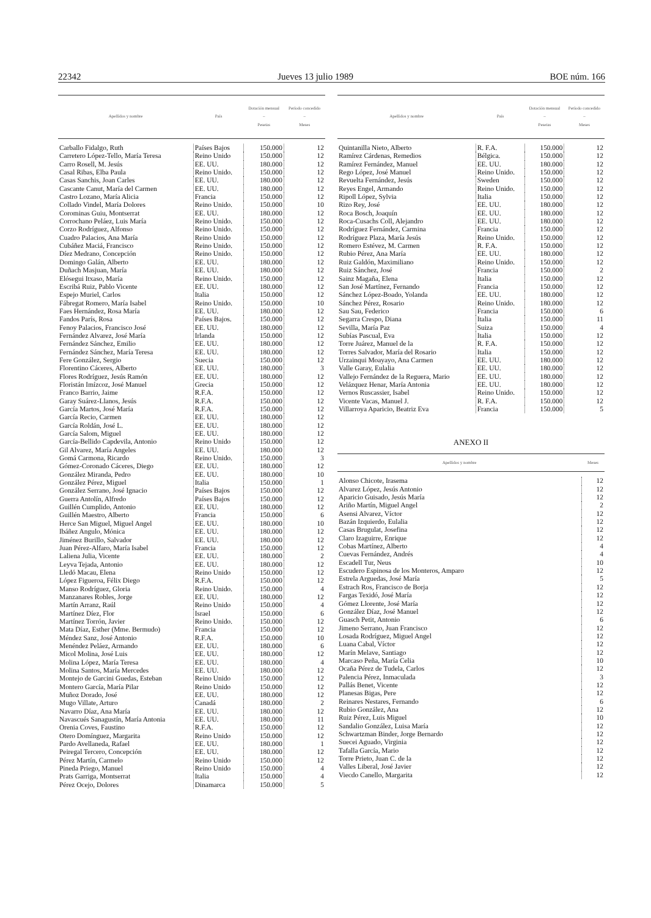22342 Jueves 13 julio 1989 BOE núm. 166
| Apellidos y nombre | País | Dotación mensual – Pesetas | Período concedido – Meses |
| --- | --- | --- | --- |
| Carballo Fidalgo, Ruth | Países Bajos | 150.000 | 12 |
| Carretero López-Tello, María Teresa | Reino Unido | 150.000 | 12 |
| Carro Rosell, M. Jesús | EE. UU. | 180.000 | 12 |
| Casal Ribas, Elba Paula | Reino Unido. | 150.000 | 12 |
| Casas Sanchis, Joan Carles | EE. UU. | 180.000 | 12 |
| Cascante Canut, María del Carmen | EE. UU. | 180.000 | 12 |
| Castro Lozano, María Alicia | Francia | 150.000 | 12 |
| Collado Vindel, María Dolores | Reino Unido. | 150.000 | 10 |
| Corominas Guiu, Montserrat | EE. UU. | 180.000 | 12 |
| Corrochano Peláez, Luis María | Reino Unido. | 150.000 | 12 |
| Corzo Rodríguez, Alfonso | Reino Unido. | 150.000 | 12 |
| Cuadro Palacios, Ana María | Reino Unido | 150.000 | 12 |
| Cubáñez Maciá, Francisco | Reino Unido. | 150.000 | 12 |
| Díez Medrano, Concepción | Reino Unido. | 150.000 | 12 |
| Domingo Galán, Alberto | EE. UU. | 180.000 | 12 |
| Duñach Masjuan, María | EE. UU. | 180.000 | 12 |
| Elósegui Itxaso, María | Reino Unido. | 150.000 | 12 |
| Escribá Ruiz, Pablo Vicente | EE. UU. | 180.000 | 12 |
| Espejo Muriel, Carlos | Italia | 150.000 | 12 |
| Fábregat Romero, María Isabel | Reino Unido. | 150.000 | 10 |
| Faes Hernández, Rosa María | EE. UU. | 180.000 | 12 |
| Fandos París, Rosa | Países Bajos. | 150.000 | 12 |
| Fenoy Palacios, Francisco José | EE. UU. | 180.000 | 12 |
| Fernández Alvarez, José María | Irlanda | 150.000 | 12 |
| Fernández Sánchez, Emilio | EE. UU. | 180.000 | 12 |
| Fernández Sánchez, María Teresa | EE. UU. | 180.000 | 12 |
| Fere González, Sergio | Suecia | 150.000 | 12 |
| Florentino Cáceres, Alberto | EE. UU. | 180.000 | 3 |
| Flores Rodríguez, Jesús Ramón | EE. UU. | 180.000 | 12 |
| Floristán Imízcoz, José Manuel | Grecia | 150.000 | 12 |
| Franco Barrio, Jaime | R.F.A. | 150.000 | 12 |
| Garay Suárez-Llanos, Jesús | R.F.A. | 150.000 | 12 |
| García Martos, José María | R.F.A. | 150.000 | 12 |
| García Recio, Carmen | EE. UU. | 180.000 | 12 |
| García Roldán, José L. | EE. UU. | 180.000 | 12 |
| García Salom, Miguel | EE. UU. | 180.000 | 12 |
| García-Bellido Capdevila, Antonio | Reino Unido | 150.000 | 12 |
| Gil Alvarez, María Angeles | EE. UU. | 180.000 | 12 |
| Gomá Carmona, Ricardo | Reino Unido. | 150.000 | 3 |
| Gómez-Coronado Cáceres, Diego | EE. UU. | 180.000 | 12 |
| González Miranda, Pedro | EE. UU. | 180.000 | 10 |
| González Pérez, Miguel | Italia | 150.000 | 1 |
| González Serrano, José Ignacio | Países Bajos | 150.000 | 12 |
| Guerra Antolín, Alfredo | Países Bajos | 150.000 | 12 |
| Guillén Cumplido, Antonio | EE. UU. | 180.000 | 12 |
| Guillén Maestro, Alberto | Francia | 150.000 | 6 |
| Herce San Miguel, Miguel Angel | EE. UU. | 180.000 | 10 |
| Ibáñez Angulo, Mónica | EE. UU. | 180.000 | 12 |
| Jiménez Burillo, Salvador | EE. UU. | 180.000 | 12 |
| Juan Pérez-Alfaro, María Isabel | Francia | 150.000 | 12 |
| Laliena Julia, Vicente | EE. UU. | 180.000 | 2 |
| Leyva Tejada, Antonio | EE. UU. | 180.000 | 12 |
| Lledó Macau, Elena | Reino Unido | 150.000 | 12 |
| López Figueroa, Félix Diego | R.F.A. | 150.000 | 12 |
| Manso Rodríguez, Gloria | Reino Unido. | 150.000 | 4 |
| Manzanares Robles, Jorge | EE. UU. | 180.000 | 12 |
| Martín Arranz, Raúl | Reino Unido | 150.000 | 4 |
| Martínez Díez, Flor | Israel | 150.000 | 6 |
| Martínez Torrón, Javier | Reino Unido. | 150.000 | 12 |
| Mata Díaz, Esther (Mme. Bermudo) | Francia | 150.000 | 12 |
| Méndez Sanz, José Antonio | R.F.A. | 150.000 | 10 |
| Menéndez Peláez, Armando | EE. UU. | 180.000 | 6 |
| Micol Molina, José Luis | EE. UU. | 180.000 | 12 |
| Molina López, María Teresa | EE. UU. | 180.000 | 4 |
| Molina Santos, María Mercedes | EE. UU. | 180.000 | 12 |
| Montejo de Garcini Guedas, Esteban | Reino Unido | 150.000 | 12 |
| Montero García, María Pilar | Reino Unido | 150.000 | 12 |
| Muñoz Dorado, José | EE. UU. | 180.000 | 12 |
| Mugo Villate, Arturo | Canadá | 180.000 | 2 |
| Navarro Díaz, Ana María | EE. UU. | 180.000 | 12 |
| Navascués Sanagustín, María Antonia | EE. UU. | 180.000 | 11 |
| Orenia Coves, Faustino | R.F.A. | 150.000 | 12 |
| Otero Domínguez, Margarita | Reino Unido | 150.000 | 12 |
| Pardo Avellaneda, Rafael | EE. UU. | 180.000 | 1 |
| Peiregal Tercero, Concepción | EE. UU. | 180.000 | 12 |
| Pérez Martín, Carmelo | Reino Unido | 150.000 | 12 |
| Pineda Priego, Manuel | Reino Unido | 150.000 | 4 |
| Prats Garriga, Montserrat | Italia | 150.000 | 4 |
| Pérez Ocejo, Dolores | Dinamarca | 150.000 | 5 |
| Apellidos y nombre | País | Dotación mensual – Pesetas | Período concedido – Meses |
| --- | --- | --- | --- |
| Quintanilla Nieto, Alberto | R. F.A. | 150.000 | 12 |
| Ramírez Cárdenas, Remedios | Bélgica. | 150.000 | 12 |
| Ramírez Fernández, Manuel | EE. UU. | 180.000 | 12 |
| Rego López, José Manuel | Reino Unido. | 150.000 | 12 |
| Revuelta Fernández, Jesús | Sweden | 150.000 | 12 |
| Reyes Engel, Armando | Reino Unido. | 150.000 | 12 |
| Ripoll López, Sylvia | Italia | 150.000 | 12 |
| Rizo Rey, José | EE. UU. | 180.000 | 12 |
| Roca Bosch, Joaquín | EE. UU. | 180.000 | 12 |
| Roca-Cusachs Coll, Alejandro | EE. UU. | 180.000 | 12 |
| Rodríguez Fernández, Carmina | Francia | 150.000 | 12 |
| Rodríguez Plaza, María Jesús | Reino Unido. | 150.000 | 12 |
| Romero Estévez, M. Carmen | R. F.A. | 150.000 | 12 |
| Rubio Pérez, Ana María | EE. UU. | 180.000 | 12 |
| Ruiz Galdón, Maximiliano | Reino Unido. | 150.000 | 12 |
| Ruiz Sánchez, José | Francia | 150.000 | 2 |
| Sainz Magaña, Elena | Italia | 150.000 | 12 |
| San José Martínez, Fernando | Francia | 150.000 | 12 |
| Sánchez López-Boado, Yolanda | EE. UU. | 180.000 | 12 |
| Sánchez Pérez, Rosario | Reino Unido. | 180.000 | 12 |
| Sau Sau, Federico | Francia | 150.000 | 6 |
| Segarra Crespo, Diana | Italia | 150.000 | 11 |
| Sevilla, María Paz | Suiza | 150.000 | 4 |
| Subías Pascual, Eva | Italia | 150.000 | 12 |
| Torre Juárez, Manuel de la | R. F.A. | 150.000 | 12 |
| Torres Salvador, María del Rosario | Italia | 150.000 | 12 |
| Urzainqui Moayayo, Ana Carmen | EE. UU. | 180.000 | 12 |
| Valle Garay, Eulalia | EE. UU. | 180.000 | 12 |
| Vallejo Fernández de la Reguera, Mario | EE. UU. | 180.000 | 12 |
| Velázquez Henar, María Antonia | EE. UU. | 180.000 | 12 |
| Vernos Ruscassier, Isabel | Reino Unido. | 150.000 | 12 |
| Vicente Vacas, Manuel J. | R. F.A. | 150.000 | 12 |
| Villarroya Aparicio, Beatriz Eva | Francia | 150.000 | 5 |
ANEXO II
| Apellidos y nombre | Meses |
| --- | --- |
| Alonso Chicote, Irasema | 12 |
| Alvarez López, Jesús Antonio | 12 |
| Aparicio Guisado, Jesús María | 12 |
| Ariño Martín, Miguel Angel | 2 |
| Asensi Alvarez, Víctor | 12 |
| Bazán Izquierdo, Eulalia | 12 |
| Casas Brugulat, Josefina | 12 |
| Claro Izaguirre, Enrique | 12 |
| Cobas Martínez, Alberto | 4 |
| Cuevas Fernández, Andrés | 4 |
| Escadell Tur, Neus | 10 |
| Escudero Espinosa de los Monteros, Amparo | 12 |
| Estrela Arguedas, José María | 5 |
| Estrach Ros, Francisco de Borja | 12 |
| Fargas Texidó, José María | 12 |
| Gómez Llorente, José María | 12 |
| González Díaz, José Manuel | 12 |
| Guasch Petit, Antonio | 6 |
| Jimeno Serrano, Juan Francisco | 12 |
| Losada Rodríguez, Miguel Angel | 12 |
| Luana Cabal, Víctor | 12 |
| Marín Melave, Santiago | 12 |
| Marcaso Peña, María Celia | 10 |
| Ocaña Pérez de Tudela, Carlos | 12 |
| Palencia Pérez, Inmaculada | 3 |
| Pallás Benet, Vicente | 12 |
| Planesas Bigas, Pere | 12 |
| Reinares Nestares, Fernando | 6 |
| Rubio González, Ana | 12 |
| Ruiz Pérez, Luis Miguel | 10 |
| Sandalio González, Luisa María | 12 |
| Schwartzman Binder, Jorge Bernardo | 12 |
| Suecei Aguado, Virginia | 12 |
| Tafalla García, Mario | 12 |
| Torre Prieto, Juan C. de la | 12 |
| Valles Liberal, José Javier | 12 |
| Viecdo Canello, Margarita | 12 |